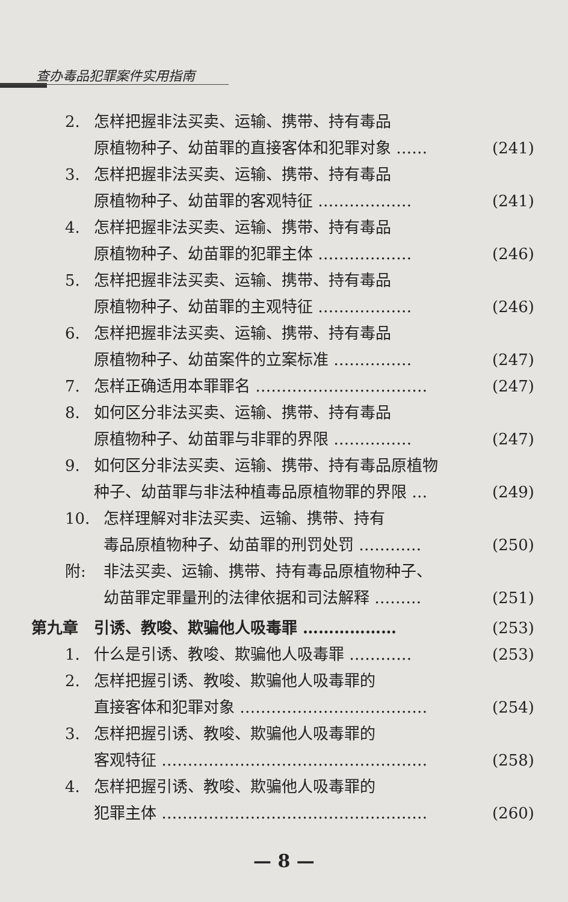查办毒品犯罪案件实用指南
2. 怎样把握非法买卖、运输、携带、持有毒品
原植物种子、幼苗罪的直接客体和犯罪对象 …… (241)
3. 怎样把握非法买卖、运输、携带、持有毒品
原植物种子、幼苗罪的客观特征 ……………… (241)
4. 怎样把握非法买卖、运输、携带、持有毒品
原植物种子、幼苗罪的犯罪主体 ……………… (246)
5. 怎样把握非法买卖、运输、携带、持有毒品
原植物种子、幼苗罪的主观特征 ……………… (246)
6. 怎样把握非法买卖、运输、携带、持有毒品
原植物种子、幼苗案件的立案标准 …………… (247)
7. 怎样正确适用本罪罪名 …………………………… (247)
8. 如何区分非法买卖、运输、携带、持有毒品
原植物种子、幼苗罪与非罪的界限 …………… (247)
9. 如何区分非法买卖、运输、携带、持有毒品原植物
种子、幼苗罪与非法种植毒品原植物罪的界限 … (249)
10. 怎样理解对非法买卖、运输、携带、持有
毒品原植物种子、幼苗罪的刑罚处罚 ………… (250)
附: 非法买卖、运输、携带、持有毒品原植物种子、
幼苗罪定罪量刑的法律依据和司法解释 ……… (251)
第九章　引诱、教唆、欺骗他人吸毒罪 ……………… (253)
1. 什么是引诱、教唆、欺骗他人吸毒罪 ………… (253)
2. 怎样把握引诱、教唆、欺骗他人吸毒罪的
直接客体和犯罪对象 ……………………………… (254)
3. 怎样把握引诱、教唆、欺骗他人吸毒罪的
客观特征 …………………………………………… (258)
4. 怎样把握引诱、教唆、欺骗他人吸毒罪的
犯罪主体 …………………………………………… (260)
— 8 —